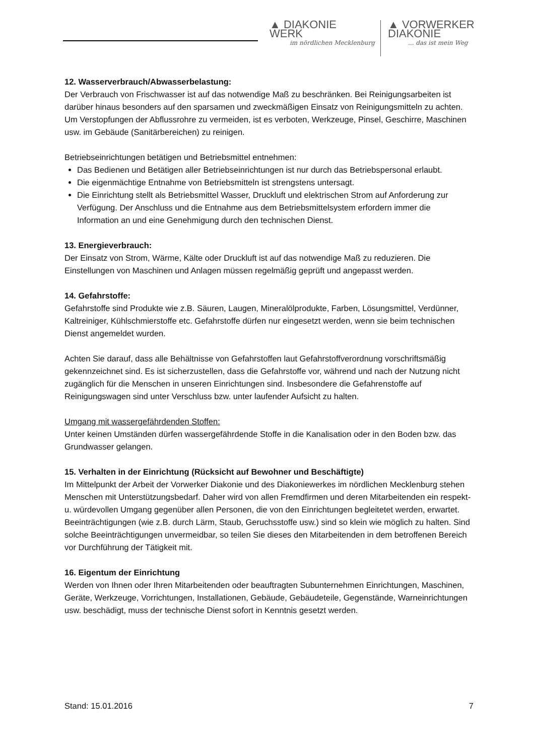▲ DIAKONIE
WERK
im nördlichen Mecklenburg
▲ VORWERKER
DIAKONIE... das ist mein Weg
12. Wasserverbrauch/Abwasserbelastung:
Der Verbrauch von Frischwasser ist auf das notwendige Maß zu beschränken. Bei Reinigungsarbeiten ist darüber hinaus besonders auf den sparsamen und zweckmäßigen Einsatz von Reinigungsmitteln zu achten. Um Verstopfungen der Abflussrohre zu vermeiden, ist es verboten, Werkzeuge, Pinsel, Geschirre, Maschinen usw. im Gebäude (Sanitärbereichen) zu reinigen.
Betriebseinrichtungen betätigen und Betriebsmittel entnehmen:
Das Bedienen und Betätigen aller Betriebseinrichtungen ist nur durch das Betriebspersonal erlaubt.
Die eigenmächtige Entnahme von Betriebsmitteln ist strengstens untersagt.
Die Einrichtung stellt als Betriebsmittel Wasser, Druckluft und elektrischen Strom auf Anforderung zur Verfügung. Der Anschluss und die Entnahme aus dem Betriebsmittelsystem erfordern immer die Information an und eine Genehmigung durch den technischen Dienst.
13. Energieverbrauch:
Der Einsatz von Strom, Wärme, Kälte oder Druckluft ist auf das notwendige Maß zu reduzieren. Die Einstellungen von Maschinen und Anlagen müssen regelmäßig geprüft und angepasst werden.
14. Gefahrstoffe:
Gefahrstoffe sind Produkte wie z.B. Säuren, Laugen, Mineralölprodukte, Farben, Lösungsmittel, Verdünner, Kaltreiniger, Kühlschmierstoffe etc. Gefahrstoffe dürfen nur eingesetzt werden, wenn sie beim technischen Dienst angemeldet wurden.
Achten Sie darauf, dass alle Behältnisse von Gefahrstoffen laut Gefahrstoffverordnung vorschriftsmäßig gekennzeichnet sind. Es ist sicherzustellen, dass die Gefahrstoffe vor, während und nach der Nutzung nicht zugänglich für die Menschen in unseren Einrichtungen sind. Insbesondere die Gefahrenstoffe auf Reinigungswagen sind unter Verschluss bzw. unter laufender Aufsicht zu halten.
Umgang mit wassergefährdenden Stoffen:
Unter keinen Umständen dürfen wassergefährdende Stoffe in die Kanalisation oder in den Boden bzw. das Grundwasser gelangen.
15. Verhalten in der Einrichtung (Rücksicht auf Bewohner und Beschäftigte)
Im Mittelpunkt der Arbeit der Vorwerker Diakonie und des Diakoniewerkes im nördlichen Mecklenburg stehen Menschen mit Unterstützungsbedarf. Daher wird von allen Fremdfirmen und deren Mitarbeitenden ein respekt- u. würdevollen Umgang gegenüber allen Personen, die von den Einrichtungen begleitetet werden, erwartet. Beeinträchtigungen (wie z.B. durch Lärm, Staub, Geruchsstoffe usw.) sind so klein wie möglich zu halten. Sind solche Beeinträchtigungen unvermeidbar, so teilen Sie dieses den Mitarbeitenden in dem betroffenen Bereich vor Durchführung der Tätigkeit mit.
16. Eigentum der Einrichtung
Werden von Ihnen oder Ihren Mitarbeitenden oder beauftragten Subunternehmen Einrichtungen, Maschinen, Geräte, Werkzeuge, Vorrichtungen, Installationen, Gebäude, Gebäudeteile, Gegenstände, Warneinrichtungen usw. beschädigt, muss der technische Dienst sofort in Kenntnis gesetzt werden.
Stand: 15.01.2016 7